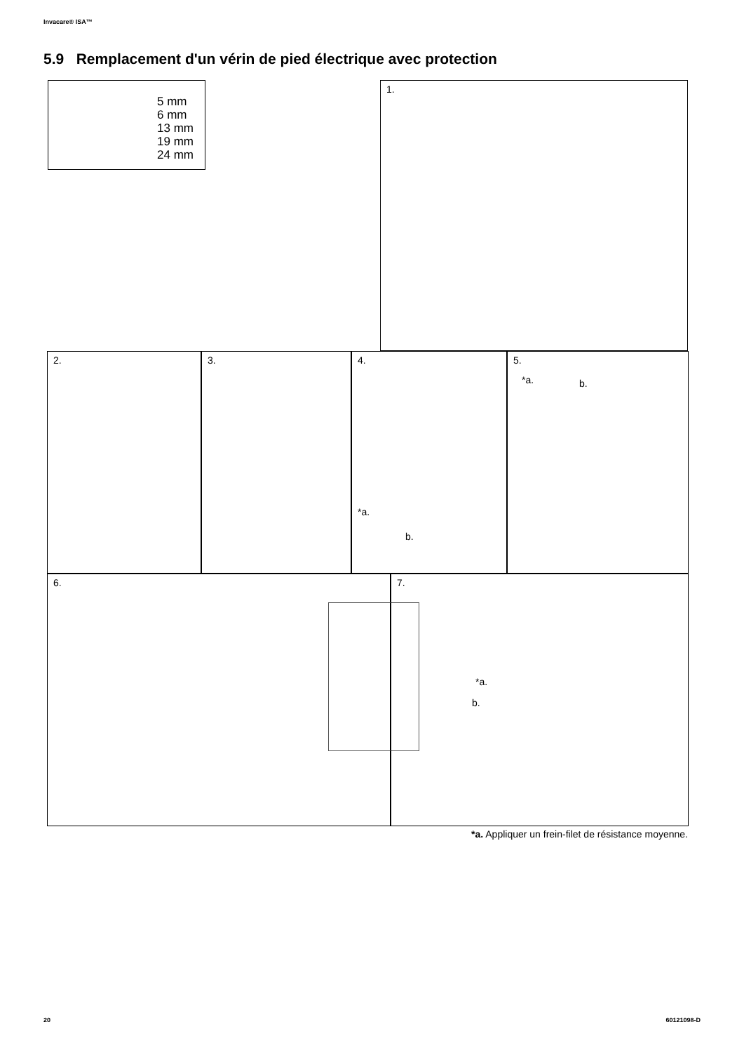Invacare® ISA™
5.9 Remplacement d'un vérin de pied électrique avec protection
5 mm
6 mm
13 mm
19 mm
24 mm
1.
2. 3. 4.
*a.
b.
5.
*a. b.
6. 7.
*a.
b.
*a. Appliquer un frein-filet de résistance moyenne.
20 60121098-D